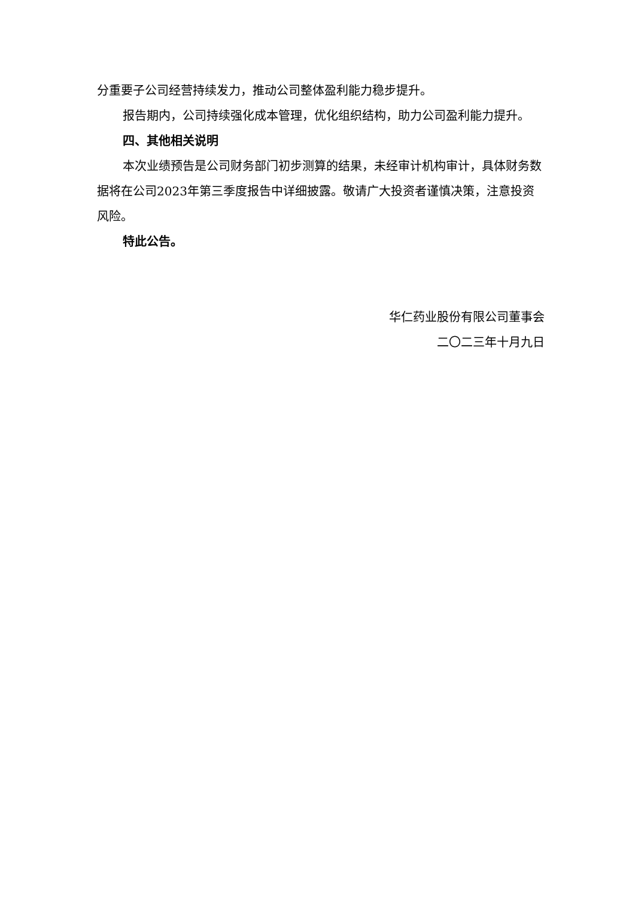分重要子公司经营持续发力，推动公司整体盈利能力稳步提升。
报告期内，公司持续强化成本管理，优化组织结构，助力公司盈利能力提升。
四、其他相关说明
本次业绩预告是公司财务部门初步测算的结果，未经审计机构审计，具体财务数据将在公司2023年第三季度报告中详细披露。敬请广大投资者谨慎决策，注意投资风险。
特此公告。
华仁药业股份有限公司董事会
二〇二三年十月九日